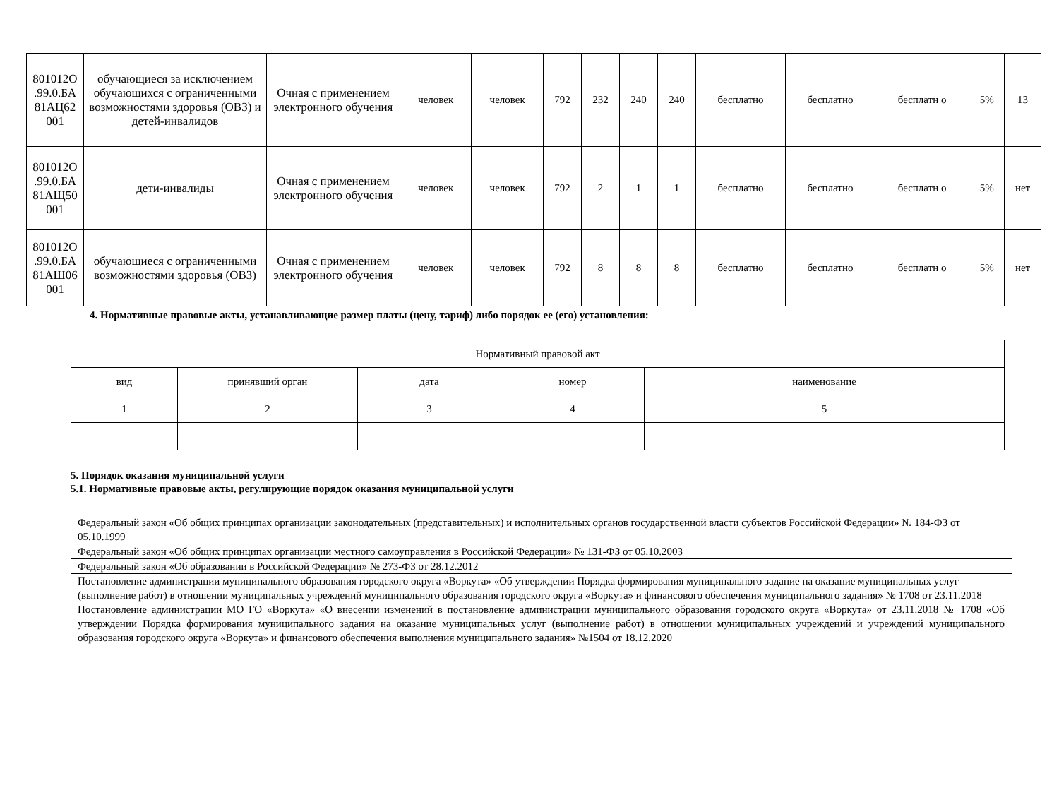| 801012О .99.0.БА 81АЦ62 001 | обучающиеся за исключением обучающихся с ограниченными возможностями здоровья (ОВЗ) и детей-инвалидов | Очная с применением электронного обучения | человек | человек | 792 | 232 | 240 | 240 | бесплатно | бесплатно | бесплатн о | 5% | 13 |
| 801012О .99.0.БА 81АЩ50 001 | дети-инвалиды | Очная с применением электронного обучения | человек | человек | 792 | 2 | 1 | 1 | бесплатно | бесплатно | бесплатн о | 5% | нет |
| 801012О .99.0.БА 81АШ06 001 | обучающиеся с ограниченными возможностями здоровья (ОВЗ) | Очная с применением электронного обучения | человек | человек | 792 | 8 | 8 | 8 | бесплатно | бесплатно | бесплатн о | 5% | нет |
4. Нормативные правовые акты, устанавливающие размер платы (цену, тариф) либо порядок ее (его) установления:
| Нормативный правовой акт | | | | |
| --- | --- | --- | --- | --- |
| вид | принявший орган | дата | номер | наименование |
| 1 | 2 | 3 | 4 | 5 |
5. Порядок оказания муниципальной услуги
5.1. Нормативные правовые акты, регулирующие порядок оказания муниципальной услуги
Федеральный закон «Об общих принципах организации законодательных (представительных) и исполнительных органов государственной власти субъектов Российской Федерации» № 184-ФЗ от 05.10.1999
Федеральный закон «Об общих принципах организации местного самоуправления в Российской Федерации» № 131-ФЗ от 05.10.2003
Федеральный закон «Об образовании в Российской Федерации» № 273-ФЗ от 28.12.2012
Постановление администрации муниципального образования городского округа «Воркута» «Об утверждении Порядка формирования муниципального задание на оказание муниципальных услуг (выполнение работ) в отношении муниципальных учреждений муниципального образования городского округа «Воркута» и финансового обеспечения муниципального задания» № 1708 от 23.11.2018
Постановление администрации МО ГО «Воркута» «О внесении изменений в постановление администрации муниципального образования городского округа «Воркута» от 23.11.2018 № 1708 «Об утверждении Порядка формирования муниципального задания на оказание муниципальных услуг (выполнение работ) в отношении муниципальных учреждений и учреждений муниципального образования городского округа «Воркута» и финансового обеспечения выполнения муниципального задания» №1504 от 18.12.2020